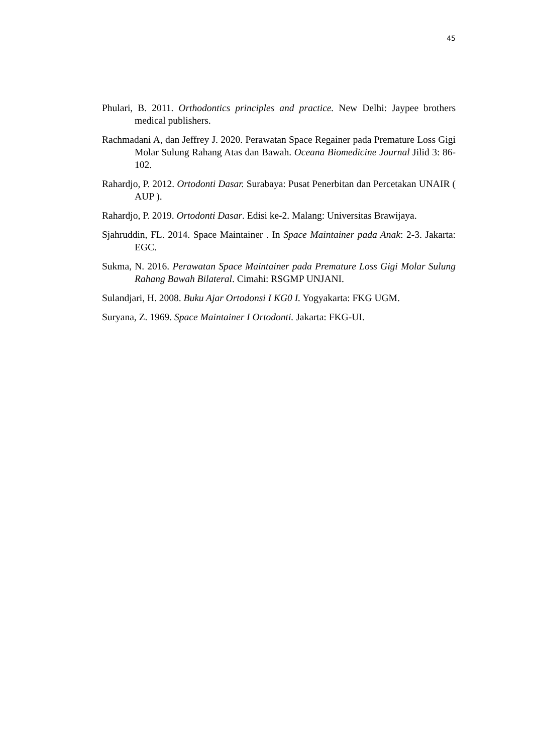45
Phulari, B. 2011. Orthodontics principles and practice. New Delhi: Jaypee brothers medical publishers.
Rachmadani A, dan Jeffrey J. 2020. Perawatan Space Regainer pada Premature Loss Gigi Molar Sulung Rahang Atas dan Bawah. Oceana Biomedicine Journal Jilid 3: 86-102.
Rahardjo, P. 2012. Ortodonti Dasar. Surabaya: Pusat Penerbitan dan Percetakan UNAIR ( AUP ).
Rahardjo, P. 2019. Ortodonti Dasar. Edisi ke-2. Malang: Universitas Brawijaya.
Sjahruddin, FL. 2014. Space Maintainer . In Space Maintainer pada Anak: 2-3. Jakarta: EGC.
Sukma, N. 2016. Perawatan Space Maintainer pada Premature Loss Gigi Molar Sulung Rahang Bawah Bilateral. Cimahi: RSGMP UNJANI.
Sulandjari, H. 2008. Buku Ajar Ortodonsi I KG0 I. Yogyakarta: FKG UGM.
Suryana, Z. 1969. Space Maintainer I Ortodonti. Jakarta: FKG-UI.